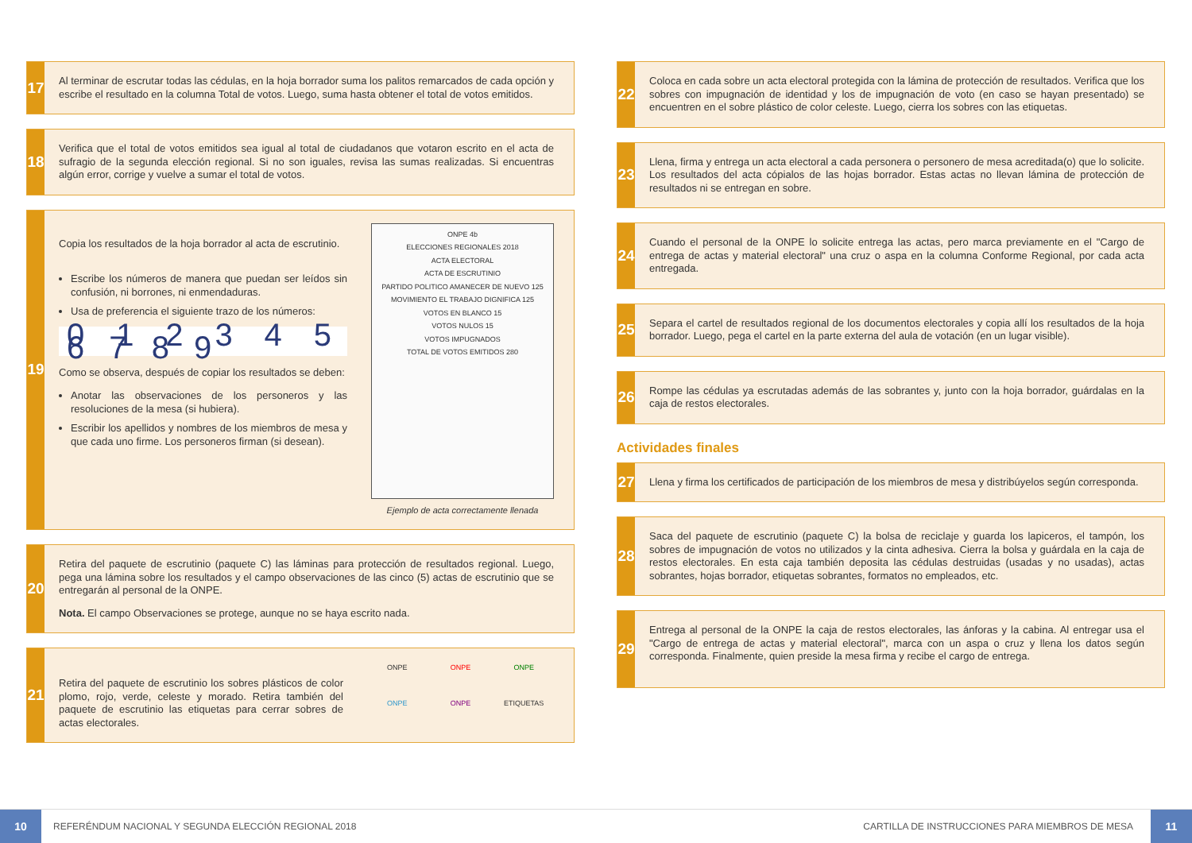17
Al terminar de escrutar todas las cédulas, en la hoja borrador suma los palitos remarcados de cada opción y escribe el resultado en la columna Total de votos. Luego, suma hasta obtener el total de votos emitidos.
18
Verifica que el total de votos emitidos sea igual al total de ciudadanos que votaron escrito en el acta de sufragio de la segunda elección regional. Si no son iguales, revisa las sumas realizadas. Si encuentras algún error, corrige y vuelve a sumar el total de votos.
19
Copia los resultados de la hoja borrador al acta de escrutinio.
Escribe los números de manera que puedan ser leídos sin confusión, ni borrones, ni enmendaduras.
Usa de preferencia el siguiente trazo de los números:
0 1 2 3 4 5 6 7 8 9
Como se observa, después de copiar los resultados se deben:
Anotar las observaciones de los personeros y las resoluciones de la mesa (si hubiera).
Escribir los apellidos y nombres de los miembros de mesa y que cada uno firme. Los personeros firman (si desean).
ONPE 4b
ELECCIONES REGIONALES 2018
ACTA ELECTORAL
ACTA DE ESCRUTINIO
PARTIDO POLITICO AMANECER DE NUEVO 125
MOVIMIENTO EL TRABAJO DIGNIFICA 125
VOTOS EN BLANCO 15
VOTOS NULOS 15
VOTOS IMPUGNADOS
TOTAL DE VOTOS EMITIDOS 280
Ejemplo de acta correctamente llenada
20
Retira del paquete de escrutinio (paquete C) las láminas para protección de resultados regional. Luego, pega una lámina sobre los resultados y el campo observaciones de las cinco (5) actas de escrutinio que se entregarán al personal de la ONPE.
Nota. El campo Observaciones se protege, aunque no se haya escrito nada.
21
Retira del paquete de escrutinio los sobres plásticos de color plomo, rojo, verde, celeste y morado. Retira también del paquete de escrutinio las etiquetas para cerrar sobres de actas electorales.
ONPE
ONPE
ONPE
ONPE
ONPE
ETIQUETAS
22
Coloca en cada sobre un acta electoral protegida con la lámina de protección de resultados. Verifica que los sobres con impugnación de identidad y los de impugnación de voto (en caso se hayan presentado) se encuentren en el sobre plástico de color celeste. Luego, cierra los sobres con las etiquetas.
23
Llena, firma y entrega un acta electoral a cada personera o personero de mesa acreditada(o) que lo solicite. Los resultados del acta cópialos de las hojas borrador. Estas actas no llevan lámina de protección de resultados ni se entregan en sobre.
24
Cuando el personal de la ONPE lo solicite entrega las actas, pero marca previamente en el "Cargo de entrega de actas y material electoral" una cruz o aspa en la columna Conforme Regional, por cada acta entregada.
25
Separa el cartel de resultados regional de los documentos electorales y copia allí los resultados de la hoja borrador. Luego, pega el cartel en la parte externa del aula de votación (en un lugar visible).
26
Rompe las cédulas ya escrutadas además de las sobrantes y, junto con la hoja borrador, guárdalas en la caja de restos electorales.
Actividades finales
27
Llena y firma los certificados de participación de los miembros de mesa y distribúyelos según corresponda.
28
Saca del paquete de escrutinio (paquete C) la bolsa de reciclaje y guarda los lapiceros, el tampón, los sobres de impugnación de votos no utilizados y la cinta adhesiva. Cierra la bolsa y guárdala en la caja de restos electorales. En esta caja también deposita las cédulas destruidas (usadas y no usadas), actas sobrantes, hojas borrador, etiquetas sobrantes, formatos no empleados, etc.
29
Entrega al personal de la ONPE la caja de restos electorales, las ánforas y la cabina. Al entregar usa el "Cargo de entrega de actas y material electoral", marca con un aspa o cruz y llena los datos según corresponda. Finalmente, quien preside la mesa firma y recibe el cargo de entrega.
10
REFERÉNDUM NACIONAL Y SEGUNDA ELECCIÓN REGIONAL 2018 CARTILLA DE INSTRUCCIONES PARA MIEMBROS DE MESA
11